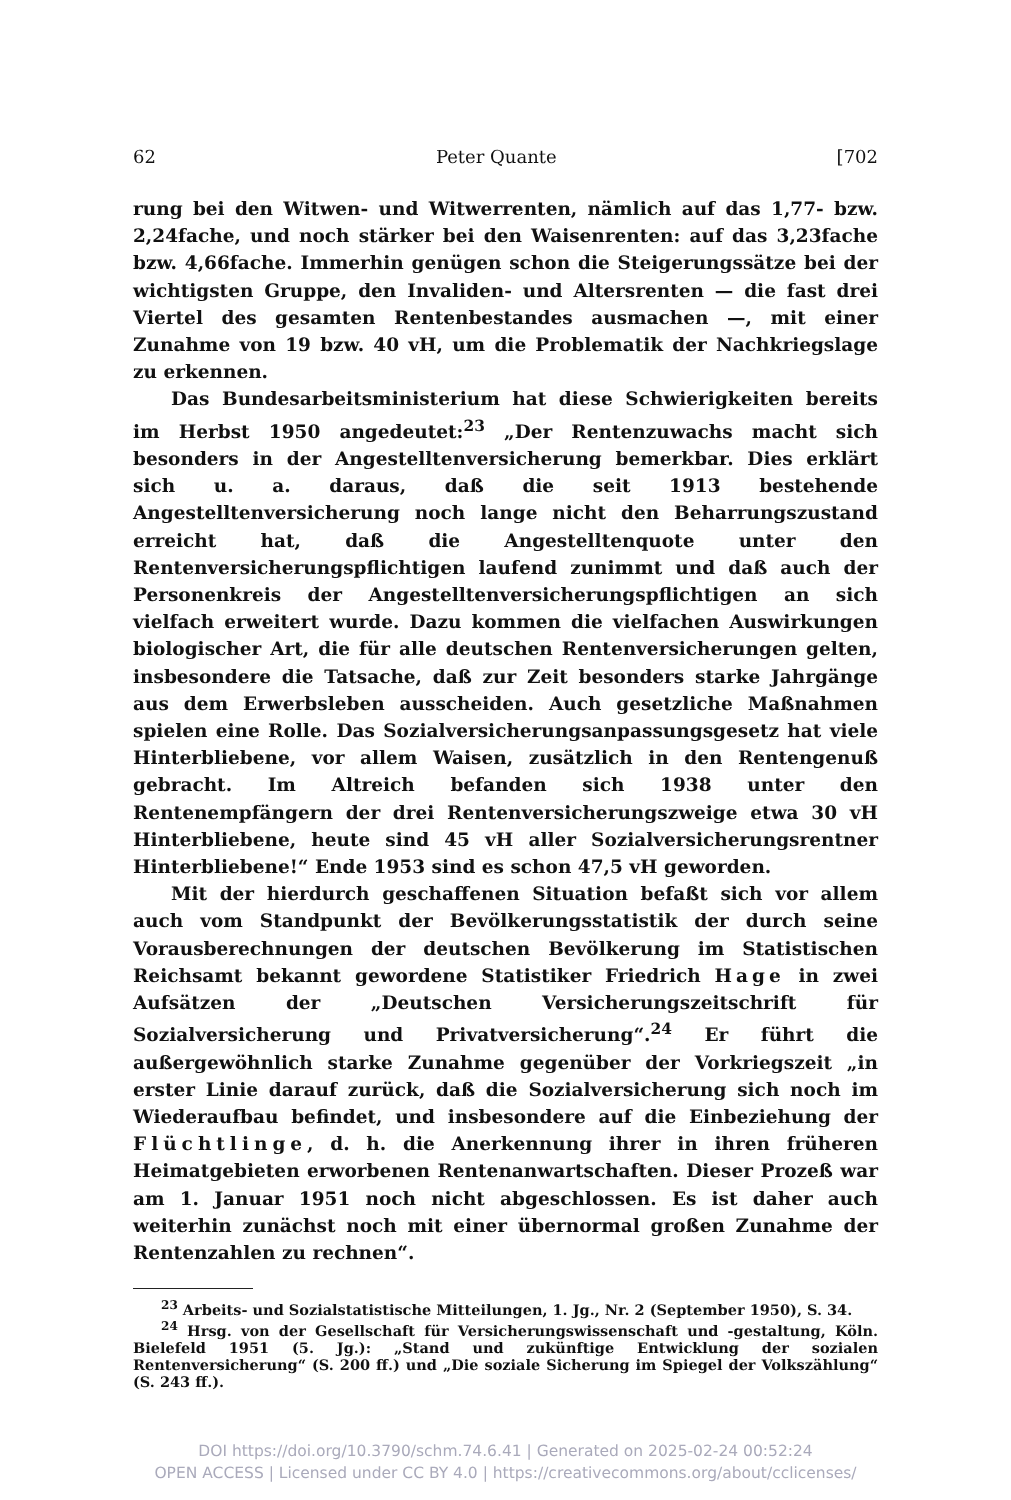62 Peter Quante [702
rung bei den Witwen- und Witwerrenten, nämlich auf das 1,77- bzw. 2,24fache, und noch stärker bei den Waisenrenten: auf das 3,23fache bzw. 4,66fache. Immerhin genügen schon die Steigerungssätze bei der wichtigsten Gruppe, den Invaliden- und Altersrenten — die fast drei Viertel des gesamten Rentenbestandes ausmachen —, mit einer Zunahme von 19 bzw. 40 vH, um die Problematik der Nachkriegslage zu erkennen.
Das Bundesarbeitsministerium hat diese Schwierigkeiten bereits im Herbst 1950 angedeutet:<sup>23</sup> „Der Rentenzuwachs macht sich besonders in der Angestelltenversicherung bemerkbar. Dies erklärt sich u. a. daraus, daß die seit 1913 bestehende Angestelltenversicherung noch lange nicht den Beharrungszustand erreicht hat, daß die Angestelltenquote unter den Rentenversicherungspflichtigen laufend zunimmt und daß auch der Personenkreis der Angestelltenversicherungspflichtigen an sich vielfach erweitert wurde. Dazu kommen die vielfachen Auswirkungen biologischer Art, die für alle deutschen Rentenversicherungen gelten, insbesondere die Tatsache, daß zur Zeit besonders starke Jahrgänge aus dem Erwerbsleben ausscheiden. Auch gesetzliche Maßnahmen spielen eine Rolle. Das Sozialversicherungsanpassungsgesetz hat viele Hinterbliebene, vor allem Waisen, zusätzlich in den Rentengenuß gebracht. Im Altreich befanden sich 1938 unter den Rentenempfängern der drei Rentenversicherungszweige etwa 30 vH Hinterbliebene, heute sind 45 vH aller Sozialversicherungsrentner Hinterbliebene!“ Ende 1953 sind es schon 47,5 vH geworden.
Mit der hierdurch geschaffenen Situation befaßt sich vor allem auch vom Standpunkt der Bevölkerungsstatistik der durch seine Vorausberechnungen der deutschen Bevölkerung im Statistischen Reichsamt bekannt gewordene Statistiker Friedrich Hage in zwei Aufsätzen der „Deutschen Versicherungszeitschrift für Sozialversicherung und Privatversicherung“.<sup>24</sup> Er führt die außergewöhnlich starke Zunahme gegenüber der Vorkriegszeit „in erster Linie darauf zurück, daß die Sozialversicherung sich noch im Wiederaufbau befindet, und insbesondere auf die Einbeziehung der Flüchtlinge, d. h. die Anerkennung ihrer in ihren früheren Heimatgebieten erworbenen Rentenanwartschaften. Dieser Prozeß war am 1. Januar 1951 noch nicht abgeschlossen. Es ist daher auch weiterhin zunächst noch mit einer übernormal großen Zunahme der Rentenzahlen zu rechnen“.
<sup>23</sup> Arbeits- und Sozialstatistische Mitteilungen, 1. Jg., Nr. 2 (September 1950), S. 34.
<sup>24</sup> Hrsg. von der Gesellschaft für Versicherungswissenschaft und -gestaltung, Köln. Bielefeld 1951 (5. Jg.): „Stand und zukünftige Entwicklung der sozialen Rentenversicherung“ (S. 200 ff.) und „Die soziale Sicherung im Spiegel der Volkszählung“ (S. 243 ff.).
DOI https://doi.org/10.3790/schm.74.6.41 | Generated on 2025-02-24 00:52:24
OPEN ACCESS | Licensed under CC BY 4.0 | https://creativecommons.org/about/cclicenses/